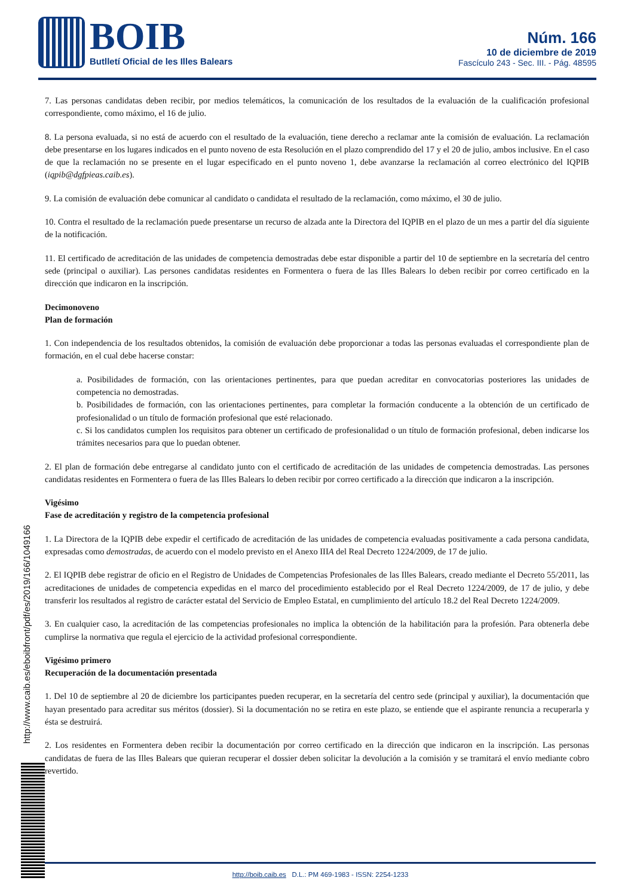BOIB
Butlletí Oficial de les Illes Balears
Núm. 166
10 de diciembre de 2019
Fascículo 243 - Sec. III. - Pág. 48595
7. Las personas candidatas deben recibir, por medios telemáticos, la comunicación de los resultados de la evaluación de la cualificación profesional correspondiente, como máximo, el 16 de julio.
8. La persona evaluada, si no está de acuerdo con el resultado de la evaluación, tiene derecho a reclamar ante la comisión de evaluación. La reclamación debe presentarse en los lugares indicados en el punto noveno de esta Resolución en el plazo comprendido del 17 y el 20 de julio, ambos inclusive. En el caso de que la reclamación no se presente en el lugar especificado en el punto noveno 1, debe avanzarse la reclamación al correo electrónico del IQPIB (iqpib@dgfpieas.caib.es).
9. La comisión de evaluación debe comunicar al candidato o candidata el resultado de la reclamación, como máximo, el 30 de julio.
10. Contra el resultado de la reclamación puede presentarse un recurso de alzada ante la Directora del IQPIB en el plazo de un mes a partir del día siguiente de la notificación.
11. El certificado de acreditación de las unidades de competencia demostradas debe estar disponible a partir del 10 de septiembre en la secretaría del centro sede (principal o auxiliar). Las persones candidatas residentes en Formentera o fuera de las Illes Balears lo deben recibir por correo certificado en la dirección que indicaron en la inscripción.
Decimonoveno
Plan de formación
1. Con independencia de los resultados obtenidos, la comisión de evaluación debe proporcionar a todas las personas evaluadas el correspondiente plan de formación, en el cual debe hacerse constar:
a. Posibilidades de formación, con las orientaciones pertinentes, para que puedan acreditar en convocatorias posteriores las unidades de competencia no demostradas.
b. Posibilidades de formación, con las orientaciones pertinentes, para completar la formación conducente a la obtención de un certificado de profesionalidad o un título de formación profesional que esté relacionado.
c. Si los candidatos cumplen los requisitos para obtener un certificado de profesionalidad o un título de formación profesional, deben indicarse los trámites necesarios para que lo puedan obtener.
2. El plan de formación debe entregarse al candidato junto con el certificado de acreditación de las unidades de competencia demostradas. Las persones candidatas residentes en Formentera o fuera de las Illes Balears lo deben recibir por correo certificado a la dirección que indicaron a la inscripción.
Vigésimo
Fase de acreditación y registro de la competencia profesional
1. La Directora de la IQPIB debe expedir el certificado de acreditación de las unidades de competencia evaluadas positivamente a cada persona candidata, expresadas como demostradas, de acuerdo con el modelo previsto en el Anexo IIIA del Real Decreto 1224/2009, de 17 de julio.
2. El IQPIB debe registrar de oficio en el Registro de Unidades de Competencias Profesionales de las Illes Balears, creado mediante el Decreto 55/2011, las acreditaciones de unidades de competencia expedidas en el marco del procedimiento establecido por el Real Decreto 1224/2009, de 17 de julio, y debe transferir los resultados al registro de carácter estatal del Servicio de Empleo Estatal, en cumplimiento del artículo 18.2 del Real Decreto 1224/2009.
3. En cualquier caso, la acreditación de las competencias profesionales no implica la obtención de la habilitación para la profesión. Para obtenerla debe cumplirse la normativa que regula el ejercicio de la actividad profesional correspondiente.
Vigésimo primero
Recuperación de la documentación presentada
1. Del 10 de septiembre al 20 de diciembre los participantes pueden recuperar, en la secretaría del centro sede (principal y auxiliar), la documentación que hayan presentado para acreditar sus méritos (dossier). Si la documentación no se retira en este plazo, se entiende que el aspirante renuncia a recuperarla y ésta se destruirá.
2. Los residentes en Formentera deben recibir la documentación por correo certificado en la dirección que indicaron en la inscripción. Las personas candidatas de fuera de las Illes Balears que quieran recuperar el dossier deben solicitar la devolución a la comisión y se tramitará el envío mediante cobro revertido.
http://www.caib.es/eboibfront/pdf/es/2019/166/1049166
http://boib.caib.es D.L.: PM 469-1983 - ISSN: 2254-1233